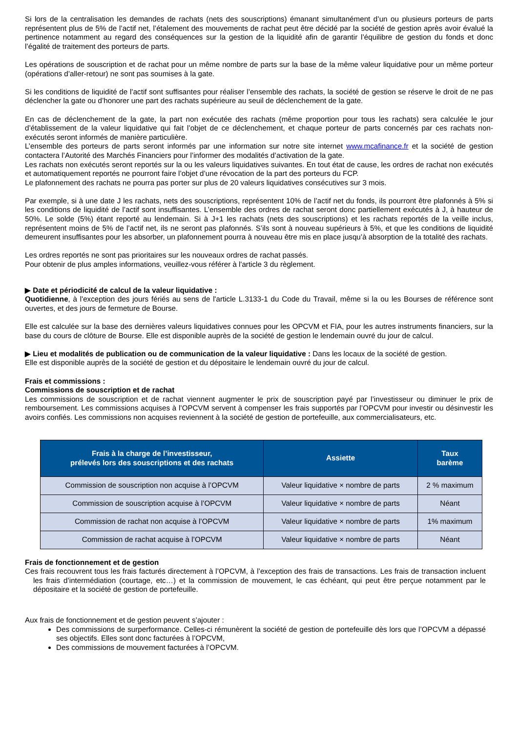Si lors de la centralisation les demandes de rachats (nets des souscriptions) émanant simultanément d’un ou plusieurs porteurs de parts représentent plus de 5% de l’actif net, l’étalement des mouvements de rachat peut être décidé par la société de gestion après avoir évalué la pertinence notamment au regard des conséquences sur la gestion de la liquidité afin de garantir l’équilibre de gestion du fonds et donc l’égalité de traitement des porteurs de parts.
Les opérations de souscription et de rachat pour un même nombre de parts sur la base de la même valeur liquidative pour un même porteur (opérations d’aller-retour) ne sont pas soumises à la gate.
Si les conditions de liquidité de l’actif sont suffisantes pour réaliser l’ensemble des rachats, la société de gestion se réserve le droit de ne pas déclencher la gate ou d’honorer une part des rachats supérieure au seuil de déclenchement de la gate.
En cas de déclenchement de la gate, la part non exécutée des rachats (même proportion pour tous les rachats) sera calculée le jour d’établissement de la valeur liquidative qui fait l’objet de ce déclenchement, et chaque porteur de parts concernés par ces rachats non-exécutés seront informés de manière particulière.
L’ensemble des porteurs de parts seront informés par une information sur notre site internet www.mcafinance.fr et la société de gestion contactera l’Autorité des Marchés Financiers pour l’informer des modalités d’activation de la gate.
Les rachats non exécutés seront reportés sur la ou les valeurs liquidatives suivantes. En tout état de cause, les ordres de rachat non exécutés et automatiquement reportés ne pourront faire l’objet d’une révocation de la part des porteurs du FCP.
Le plafonnement des rachats ne pourra pas porter sur plus de 20 valeurs liquidatives consécutives sur 3 mois.
Par exemple, si à une date J les rachats, nets des souscriptions, représentent 10% de l’actif net du fonds, ils pourront être plafonnés à 5% si les conditions de liquidité de l’actif sont insuffisantes. L’ensemble des ordres de rachat seront donc partiellement exécutés à J, à hauteur de 50%. Le solde (5%) étant reporté au lendemain. Si à J+1 les rachats (nets des souscriptions) et les rachats reportés de la veille inclus, représentent moins de 5% de l’actif net, ils ne seront pas plafonnés. S’ils sont à nouveau supérieurs à 5%, et que les conditions de liquidité demeurent insuffisantes pour les absorber, un plafonnement pourra à nouveau être mis en place jusqu’à absorption de la totalité des rachats.
Les ordres reportés ne sont pas prioritaires sur les nouveaux ordres de rachat passés.
Pour obtenir de plus amples informations, veuillez-vous référer à l'article 3 du règlement.
▶ Date et périodicité de calcul de la valeur liquidative :
Quotidienne, à l'exception des jours fériés au sens de l'article L.3133-1 du Code du Travail, même si la ou les Bourses de référence sont ouvertes, et des jours de fermeture de Bourse.
Elle est calculée sur la base des dernières valeurs liquidatives connues pour les OPCVM et FIA, pour les autres instruments financiers, sur la base du cours de clôture de Bourse. Elle est disponible auprès de la société de gestion le lendemain ouvré du jour de calcul.
▶ Lieu et modalités de publication ou de communication de la valeur liquidative : Dans les locaux de la société de gestion.
Elle est disponible auprès de la société de gestion et du dépositaire le lendemain ouvré du jour de calcul.
Frais et commissions :
Commissions de souscription et de rachat
Les commissions de souscription et de rachat viennent augmenter le prix de souscription payé par l’investisseur ou diminuer le prix de remboursement. Les commissions acquises à l’OPCVM servent à compenser les frais supportés par l’OPCVM pour investir ou désinvestir les avoirs confiés. Les commissions non acquises reviennent à la société de gestion de portefeuille, aux commercialisateurs, etc.
| Frais à la charge de l’investisseur, prélevés lors des souscriptions et des rachats | Assiette | Taux barème |
| --- | --- | --- |
| Commission de souscription non acquise à l’OPCVM | Valeur liquidative × nombre de parts | 2 % maximum |
| Commission de souscription acquise à l’OPCVM | Valeur liquidative × nombre de parts | Néant |
| Commission de rachat non acquise à l’OPCVM | Valeur liquidative × nombre de parts | 1% maximum |
| Commission de rachat acquise à l’OPCVM | Valeur liquidative × nombre de parts | Néant |
Frais de fonctionnement et de gestion
Ces frais recouvrent tous les frais facturés directement à l’OPCVM, à l’exception des frais de transactions. Les frais de transaction incluent les frais d’intermédiation (courtage, etc…) et la commission de mouvement, le cas échéant, qui peut être perçue notamment par le dépositaire et la société de gestion de portefeuille.
Aux frais de fonctionnement et de gestion peuvent s’ajouter :
Des commissions de surperformance. Celles-ci rémunèrent la société de gestion de portefeuille dès lors que l’OPCVM a dépassé ses objectifs. Elles sont donc facturées à l’OPCVM,
Des commissions de mouvement facturées à l’OPCVM.